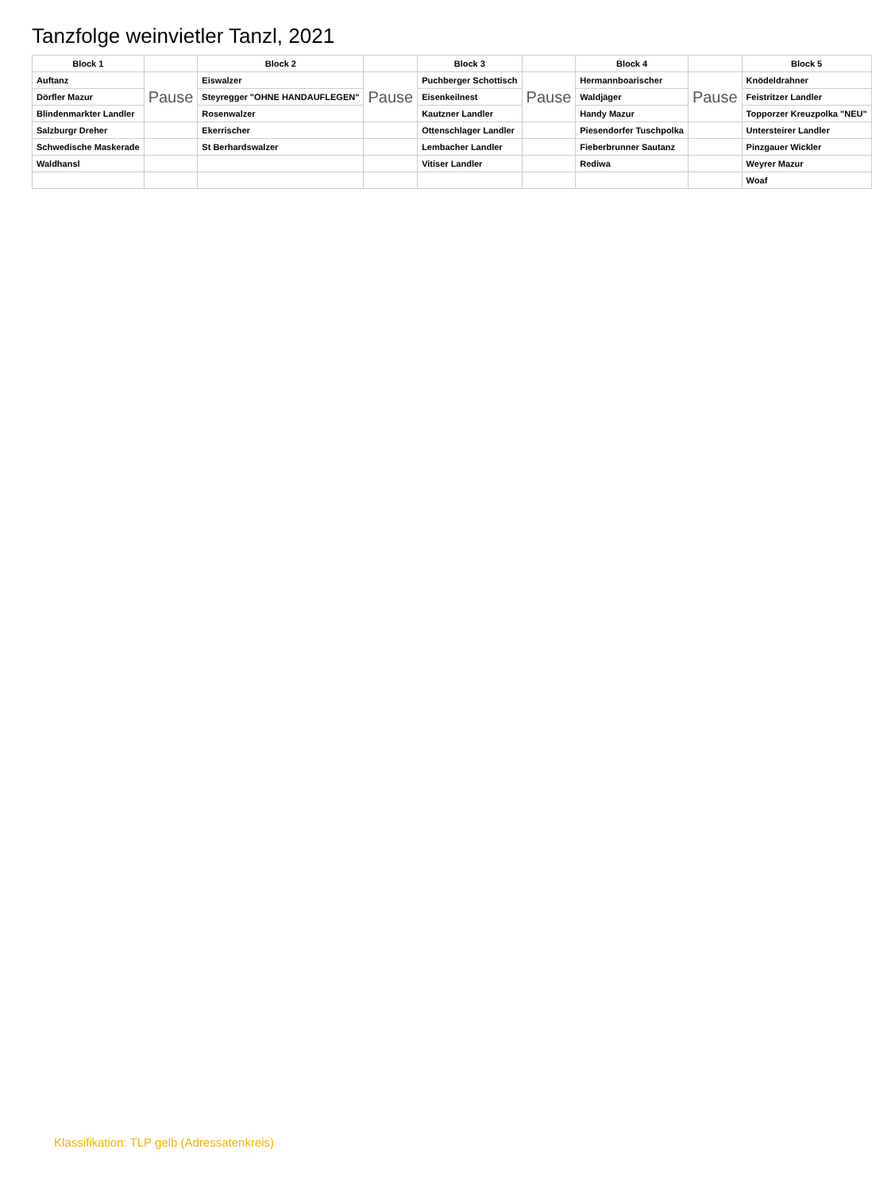Tanzfolge weinvietler Tanzl, 2021
| Block 1 | | Block 2 | | Block 3 | | Block 4 | | Block 5 |
| --- | --- | --- | --- | --- | --- | --- | --- | --- |
| Auftanz | Pause | Eiswalzer | Pause | Puchberger Schottisch | Pause | Hermannboarischer | Pause | Knödeldrahner |
| Dörfler Mazur | | Steyregger "OHNE HANDAUFLEGEN" | | Eisenkeilnest | | Waldjäger | | Feistritzer Landler |
| Blindenmarkter Landler | | Rosenwalzer | | Kautzner Landler | | Handy Mazur | | Topporzer Kreuzpolka "NEU" |
| Salzburgr Dreher | | Ekerrischer | | Ottenschlager Landler | | Piesendorfer Tuschpolka | | Untersteirer Landler |
| Schwedische Maskerade | | St Berhardswalzer | | Lembacher Landler | | Fieberbrunner Sautanz | | Pinzgauer Wickler |
| Waldhansl | | | | Vitiser Landler | | Rediwa | | Weyrer Mazur |
| | | | | | | | | Woaf |
Klassifikation: TLP gelb (Adressatenkreis)